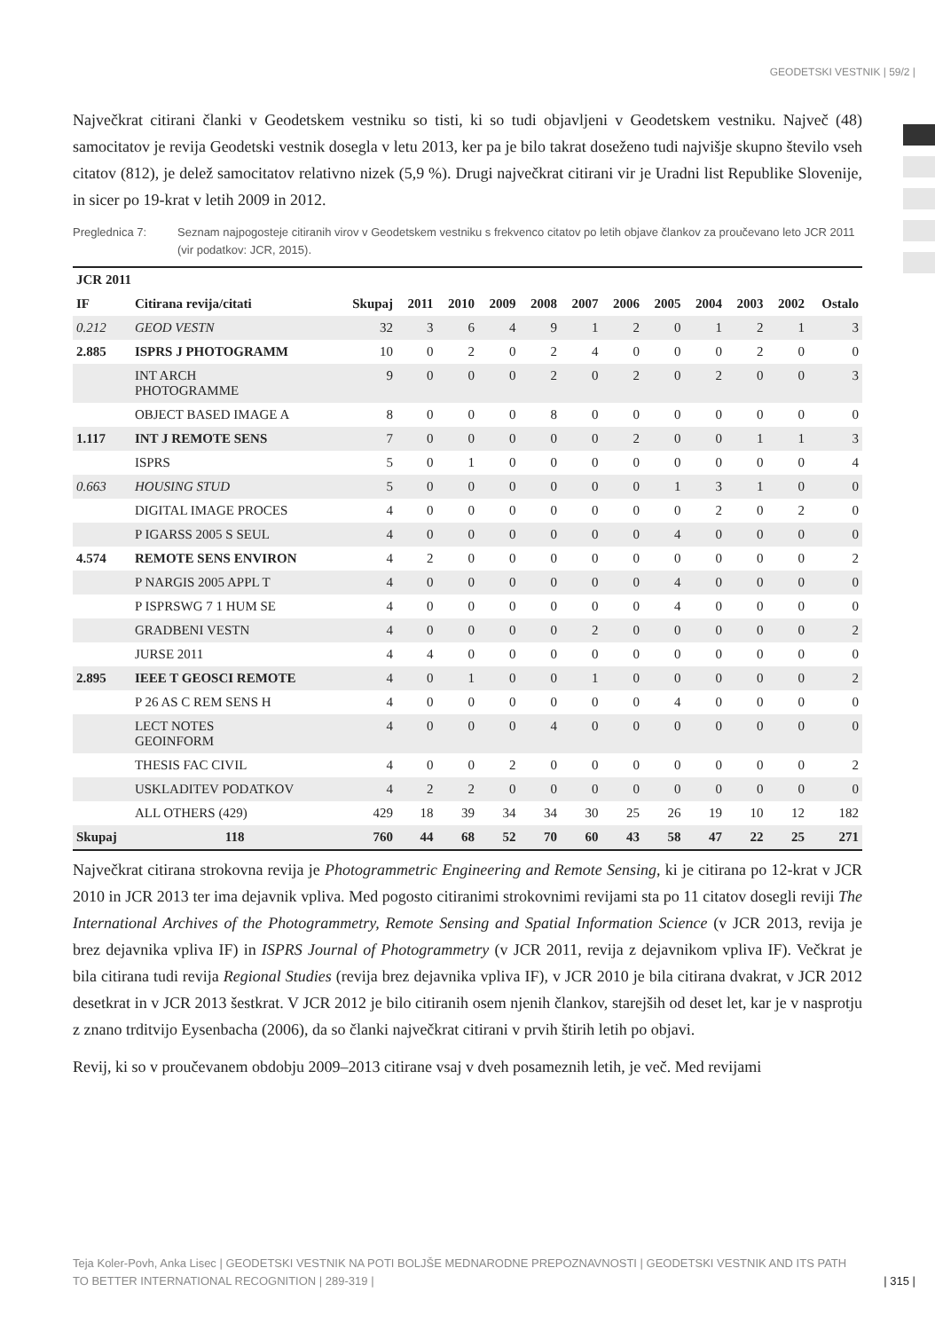GEODETSKI VESTNIK | 59/2 |
Največkrat citirani članki v Geodetskem vestniku so tisti, ki so tudi objavljeni v Geodetskem vestniku. Največ (48) samocitatov je revija Geodetski vestnik dosegla v letu 2013, ker pa je bilo takrat doseženo tudi najvišje skupno število vseh citatov (812), je delež samocitatov relativno nizek (5,9 %). Drugi največkrat citirani vir je Uradni list Republike Slovenije, in sicer po 19-krat v letih 2009 in 2012.
Preglednica 7: Seznam najpogosteje citiranih virov v Geodetskem vestniku s frekvenco citatov po letih objave člankov za proučevano leto JCR 2011 (vir podatkov: JCR, 2015).
| JCR 2011 | | | | | | | | | | | | | |
| --- | --- | --- | --- | --- | --- | --- | --- | --- | --- | --- | --- | --- | --- |
| IF | Citirana revija/citati | Skupaj | 2011 | 2010 | 2009 | 2008 | 2007 | 2006 | 2005 | 2004 | 2003 | 2002 | Ostalo |
| 0.212 | GEOD VESTN | 32 | 3 | 6 | 4 | 9 | 1 | 2 | 0 | 1 | 2 | 1 | 3 |
| 2.885 | ISPRS J PHOTOGRAMM | 10 | 0 | 2 | 0 | 2 | 4 | 0 | 0 | 0 | 2 | 0 | 0 |
| | INT ARCH PHOTOGRAMME | 9 | 0 | 0 | 0 | 2 | 0 | 2 | 0 | 2 | 0 | 0 | 3 |
| | OBJECT BASED IMAGE A | 8 | 0 | 0 | 0 | 8 | 0 | 0 | 0 | 0 | 0 | 0 | 0 |
| 1.117 | INT J REMOTE SENS | 7 | 0 | 0 | 0 | 0 | 0 | 2 | 0 | 0 | 1 | 1 | 3 |
| | ISPRS | 5 | 0 | 1 | 0 | 0 | 0 | 0 | 0 | 0 | 0 | 0 | 4 |
| 0.663 | HOUSING STUD | 5 | 0 | 0 | 0 | 0 | 0 | 0 | 1 | 3 | 1 | 0 | 0 |
| | DIGITAL IMAGE PROCES | 4 | 0 | 0 | 0 | 0 | 0 | 0 | 0 | 2 | 0 | 2 | 0 |
| | P IGARSS 2005 S SEUL | 4 | 0 | 0 | 0 | 0 | 0 | 0 | 4 | 0 | 0 | 0 | 0 |
| 4.574 | REMOTE SENS ENVIRON | 4 | 2 | 0 | 0 | 0 | 0 | 0 | 0 | 0 | 0 | 0 | 2 |
| | P NARGIS 2005 APPL T | 4 | 0 | 0 | 0 | 0 | 0 | 0 | 4 | 0 | 0 | 0 | 0 |
| | P ISPRSWG 7 1 HUM SE | 4 | 0 | 0 | 0 | 0 | 0 | 0 | 4 | 0 | 0 | 0 | 0 |
| | GRADBENI VESTN | 4 | 0 | 0 | 0 | 0 | 2 | 0 | 0 | 0 | 0 | 0 | 2 |
| | JURSE 2011 | 4 | 4 | 0 | 0 | 0 | 0 | 0 | 0 | 0 | 0 | 0 | 0 |
| 2.895 | IEEE T GEOSCI REMOTE | 4 | 0 | 1 | 0 | 0 | 1 | 0 | 0 | 0 | 0 | 0 | 2 |
| | P 26 AS C REM SENS H | 4 | 0 | 0 | 0 | 0 | 0 | 0 | 4 | 0 | 0 | 0 | 0 |
| | LECT NOTES GEOINFORM | 4 | 0 | 0 | 0 | 4 | 0 | 0 | 0 | 0 | 0 | 0 | 0 |
| | THESIS FAC CIVIL | 4 | 0 | 0 | 2 | 0 | 0 | 0 | 0 | 0 | 0 | 0 | 2 |
| | USKLADITEV PODATKOV | 4 | 2 | 2 | 0 | 0 | 0 | 0 | 0 | 0 | 0 | 0 | 0 |
| | ALL OTHERS (429) | 429 | 18 | 39 | 34 | 34 | 30 | 25 | 26 | 19 | 10 | 12 | 182 |
| Skupaj | 118 | 760 | 44 | 68 | 52 | 70 | 60 | 43 | 58 | 47 | 22 | 25 | 271 |
Največkrat citirana strokovna revija je Photogrammetric Engineering and Remote Sensing, ki je citirana po 12-krat v JCR 2010 in JCR 2013 ter ima dejavnik vpliva. Med pogosto citiranimi strokovnimi revijami sta po 11 citatov dosegli reviji The International Archives of the Photogrammetry, Remote Sensing and Spatial Information Science (v JCR 2013, revija je brez dejavnika vpliva IF) in ISPRS Journal of Photogrammetry (v JCR 2011, revija z dejavnikom vpliva IF). Večkrat je bila citirana tudi revija Regional Studies (revija brez dejavnika vpliva IF), v JCR 2010 je bila citirana dvakrat, v JCR 2012 desetkrat in v JCR 2013 šestkrat. V JCR 2012 je bilo citiranih osem njenih člankov, starejših od deset let, kar je v nasprotju z znano trditvijo Eysenbacha (2006), da so članki največkrat citirani v prvih štirih letih po objavi.
Revij, ki so v proučevanem obdobju 2009–2013 citirane vsaj v dveh posameznih letih, je več. Med revijami
Teja Koler-Povh, Anka Lisec | GEODETSKI VESTNIK NA POTI BOLJŠE MEDNARODNE PREPOZNAVNOSTI | GEODETSKI VESTNIK AND ITS PATH TO BETTER INTERNATIONAL RECOGNITION | 289-319 |
| 315 |